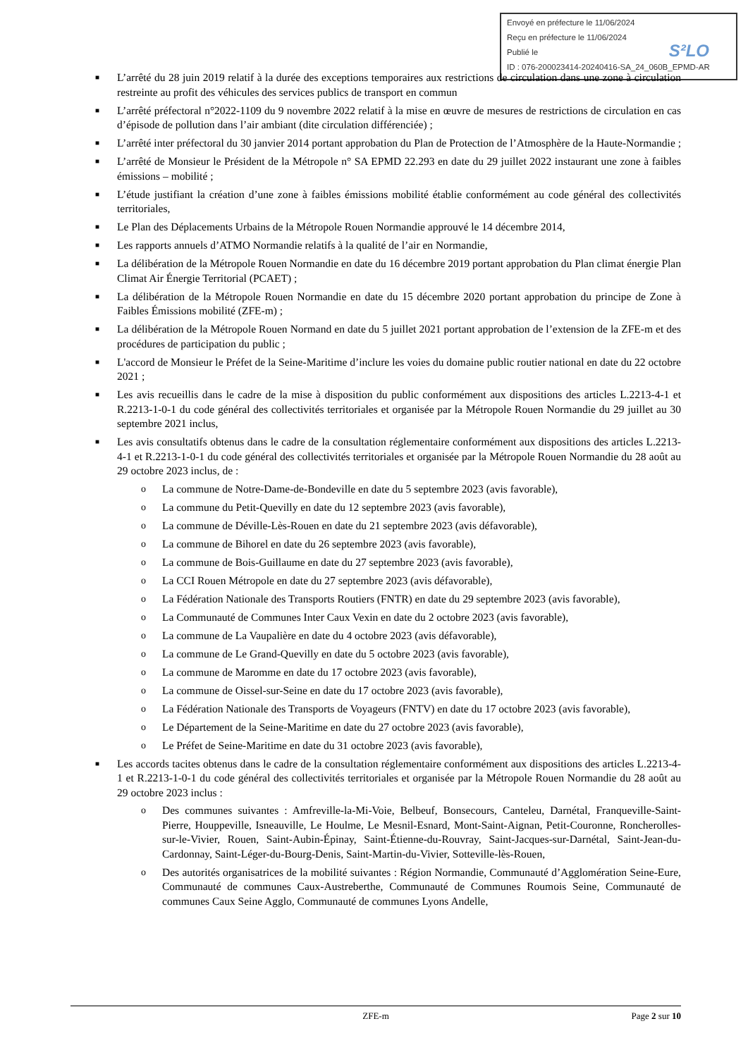Envoyé en préfecture le 11/06/2024
Reçu en préfecture le 11/06/2024
Publié le
ID : 076-200023414-20240416-SA_24_060B_EPMD-AR
S²LO
■ L’arrêté du 28 juin 2019 relatif à la durée des exceptions temporaires aux restrictions de circulation dans une zone à circulation restreinte au profit des véhicules des services publics de transport en commun
■ L’arrêté préfectoral n°2022-1109 du 9 novembre 2022 relatif à la mise en œuvre de mesures de restrictions de circulation en cas d’épisode de pollution dans l’air ambiant (dite circulation différenciée) ;
■ L’arrêté inter préfectoral du 30 janvier 2014 portant approbation du Plan de Protection de l’Atmosphère de la Haute-Normandie ;
■ L’arrêté de Monsieur le Président de la Métropole n° SA EPMD 22.293 en date du 29 juillet 2022 instaurant une zone à faibles émissions – mobilité ;
■ L’étude justifiant la création d’une zone à faibles émissions mobilité établie conformément au code général des collectivités territoriales,
■ Le Plan des Déplacements Urbains de la Métropole Rouen Normandie approuvé le 14 décembre 2014,
■ Les rapports annuels d’ATMO Normandie relatifs à la qualité de l’air en Normandie,
■ La délibération de la Métropole Rouen Normandie en date du 16 décembre 2019 portant approbation du Plan climat énergie Plan Climat Air Énergie Territorial (PCAET) ;
■ La délibération de la Métropole Rouen Normandie en date du 15 décembre 2020 portant approbation du principe de Zone à Faibles Émissions mobilité (ZFE-m) ;
■ La délibération de la Métropole Rouen Normand en date du 5 juillet 2021 portant approbation de l’extension de la ZFE-m et des procédures de participation du public ;
■ L'accord de Monsieur le Préfet de la Seine-Maritime d’inclure les voies du domaine public routier national en date du 22 octobre 2021 ;
■ Les avis recueillis dans le cadre de la mise à disposition du public conformément aux dispositions des articles L.2213-4-1 et R.2213-1-0-1 du code général des collectivités territoriales et organisée par la Métropole Rouen Normandie du 29 juillet au 30 septembre 2021 inclus,
■ Les avis consultatifs obtenus dans le cadre de la consultation réglementaire conformément aux dispositions des articles L.2213-4-1 et R.2213-1-0-1 du code général des collectivités territoriales et organisée par la Métropole Rouen Normandie du 28 août au 29 octobre 2023 inclus, de :
o La commune de Notre-Dame-de-Bondeville en date du 5 septembre 2023 (avis favorable),
o La commune du Petit-Quevilly en date du 12 septembre 2023 (avis favorable),
o La commune de Déville-Lès-Rouen en date du 21 septembre 2023 (avis défavorable),
o La commune de Bihorel en date du 26 septembre 2023 (avis favorable),
o La commune de Bois-Guillaume en date du 27 septembre 2023 (avis favorable),
o La CCI Rouen Métropole en date du 27 septembre 2023 (avis défavorable),
o La Fédération Nationale des Transports Routiers (FNTR) en date du 29 septembre 2023 (avis favorable),
o La Communauté de Communes Inter Caux Vexin en date du 2 octobre 2023 (avis favorable),
o La commune de La Vaupalière en date du 4 octobre 2023 (avis défavorable),
o La commune de Le Grand-Quevilly en date du 5 octobre 2023 (avis favorable),
o La commune de Maromme en date du 17 octobre 2023 (avis favorable),
o La commune de Oissel-sur-Seine en date du 17 octobre 2023 (avis favorable),
o La Fédération Nationale des Transports de Voyageurs (FNTV) en date du 17 octobre 2023 (avis favorable),
o Le Département de la Seine-Maritime en date du 27 octobre 2023 (avis favorable),
o Le Préfet de Seine-Maritime en date du 31 octobre 2023 (avis favorable),
■ Les accords tacites obtenus dans le cadre de la consultation réglementaire conformément aux dispositions des articles L.2213-4-1 et R.2213-1-0-1 du code général des collectivités territoriales et organisée par la Métropole Rouen Normandie du 28 août au 29 octobre 2023 inclus :
o Des communes suivantes : Amfreville-la-Mi-Voie, Belbeuf, Bonsecours, Canteleu, Darnétal, Franqueville-Saint-Pierre, Houppeville, Isneauville, Le Houlme, Le Mesnil-Esnard, Mont-Saint-Aignan, Petit-Couronne, Roncherolles-sur-le-Vivier, Rouen, Saint-Aubin-Épinay, Saint-Étienne-du-Rouvray, Saint-Jacques-sur-Darnétal, Saint-Jean-du-Cardonnay, Saint-Léger-du-Bourg-Denis, Saint-Martin-du-Vivier, Sotteville-lès-Rouen,
o Des autorités organisatrices de la mobilité suivantes : Région Normandie, Communauté d’Agglomération Seine-Eure, Communauté de communes Caux-Austreberthe, Communauté de Communes Roumois Seine, Communauté de communes Caux Seine Agglo, Communauté de communes Lyons Andelle,
ZFE-m Page 2 sur 10